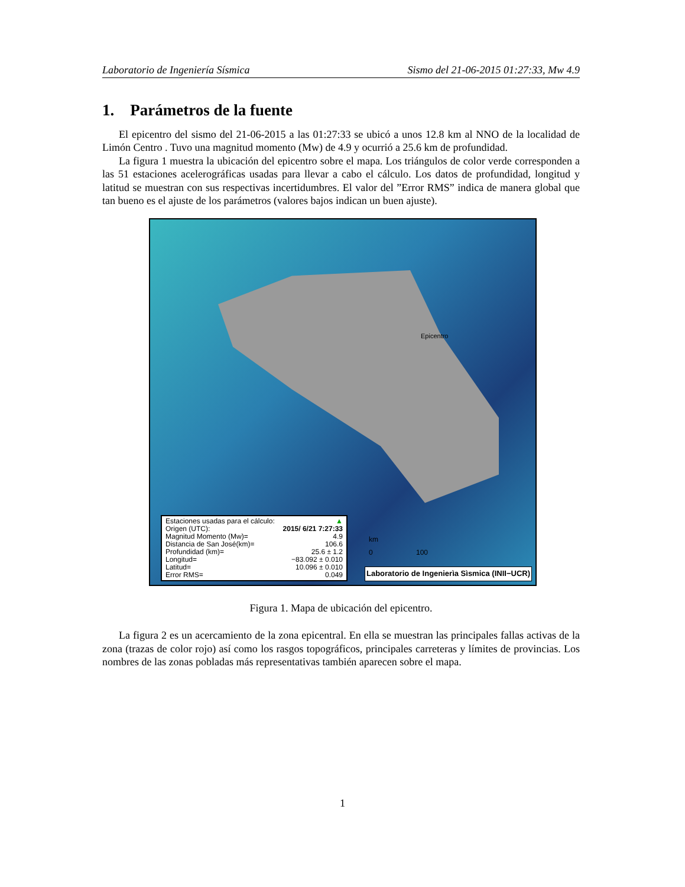Laboratorio de Ingeniería Sísmica Sismo del 21-06-2015 01:27:33, Mw 4.9
1. Parámetros de la fuente
El epicentro del sismo del 21-06-2015 a las 01:27:33 se ubicó a unos 12.8 km al NNO de la localidad de Limón Centro . Tuvo una magnitud momento (Mw) de 4.9 y ocurrió a 25.6 km de profundidad.
La figura 1 muestra la ubicación del epicentro sobre el mapa. Los triángulos de color verde corresponden a las 51 estaciones acelerográficas usadas para llevar a cabo el cálculo. Los datos de profundidad, longitud y latitud se muestran con sus respectivas incertidumbres. El valor del ”Error RMS” indica de manera global que tan bueno es el ajuste de los parámetros (valores bajos indican un buen ajuste).
Epicentro
km
0 100
Estaciones usadas para el cálculo: ▲
Origen (UTC): 2015/ 6/21 7:27:33
Magnitud Momento (Mw)= 4.9
Distancia de San José(km)= 106.6
Profundidad (km)= 25.6 ± 1.2
Longitud= −83.092 ± 0.010
Latitud= 10.096 ± 0.010
Error RMS= 0.049
Laboratorio de Ingenierìa Sìsmica (INII−UCR)
Figura 1. Mapa de ubicación del epicentro.
La figura 2 es un acercamiento de la zona epicentral. En ella se muestran las principales fallas activas de la zona (trazas de color rojo) así como los rasgos topográficos, principales carreteras y límites de provincias. Los nombres de las zonas pobladas más representativas también aparecen sobre el mapa.
1